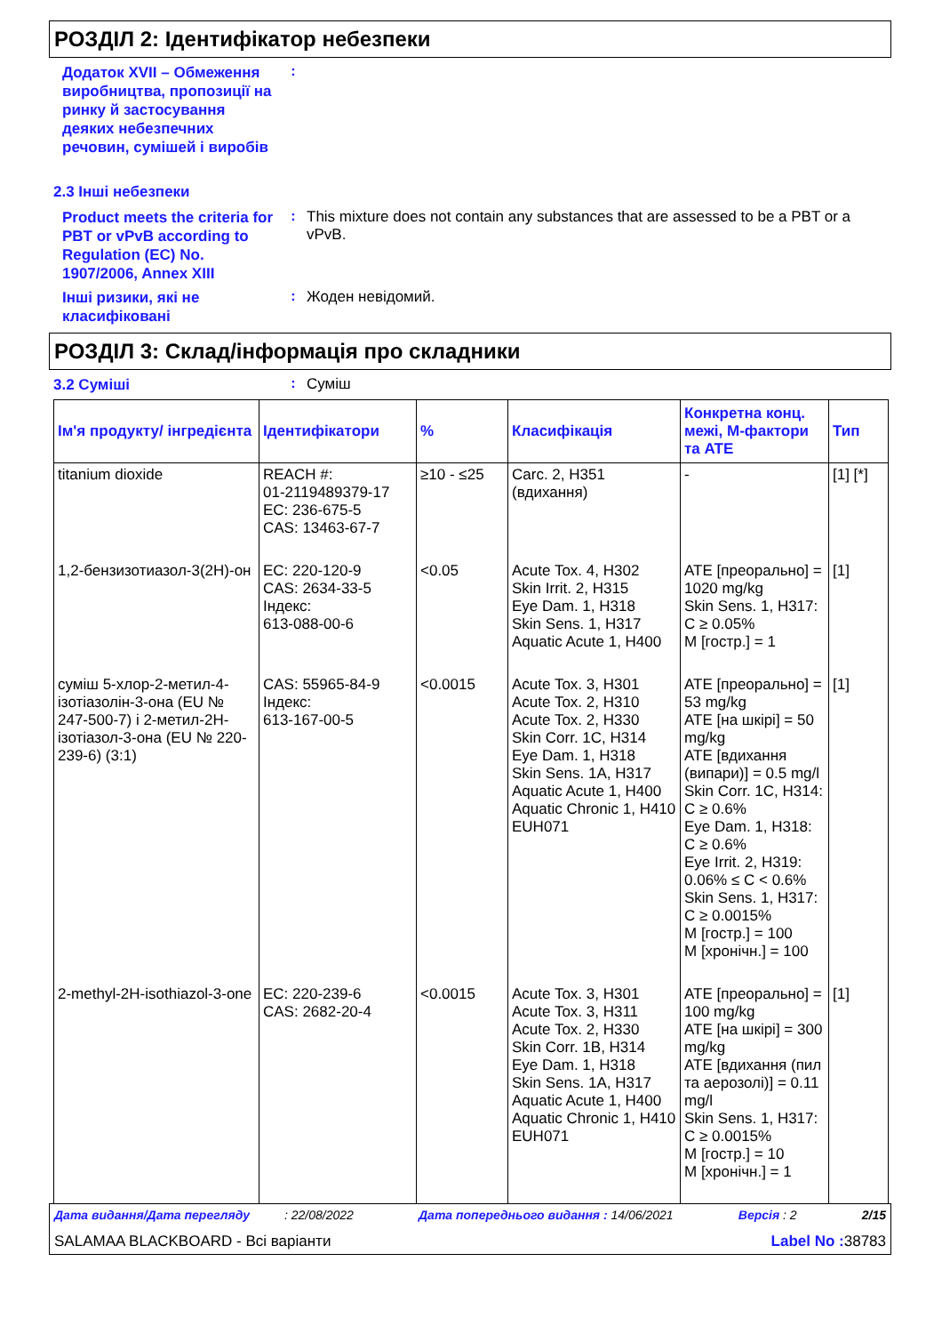РОЗДІЛ 2: Ідентифікатор небезпеки
Додаток XVII – Обмеження виробництва, пропозиції на ринку й застосування деяких небезпечних речовин, сумішей і виробів
:
2.3 Інші небезпеки
Product meets the criteria for PBT or vPvB according to Regulation (EC) No. 1907/2006, Annex XIII
:
This mixture does not contain any substances that are assessed to be a PBT or a vPvB.
Інші ризики, які не класифіковані
:
Жоден невідомий.
РОЗДІЛ 3: Склад/інформація про складники
3.2 Суміші
:
Суміш
| Ім'я продукту/ інгредієнта | Ідентифікатори | % | Класифікація | Конкретна конц. межі, М-фактори та ATE | Тип |
| --- | --- | --- | --- | --- | --- |
| titanium dioxide | REACH #: 01-2119489379-17 EC: 236-675-5 CAS: 13463-67-7 | ≥10 - ≤25 | Carc. 2, H351 (вдихання) | - | [1] [*] |
| 1,2-бензизотиазол-3(2H)-он | EC: 220-120-9 CAS: 2634-33-5 Індекс: 613-088-00-6 | <0.05 | Acute Tox. 4, H302 Skin Irrit. 2, H315 Eye Dam. 1, H318 Skin Sens. 1, H317 Aquatic Acute 1, H400 | ATE [преорально] = 1020 mg/kg Skin Sens. 1, H317: C ≥ 0.05% M [гостр.] = 1 | [1] |
| суміш 5-хлор-2-метил-4-ізотіазолін-3-она (EU № 247-500-7) і 2-метил-2H-ізотіазол-3-она (EU № 220-239-6) (3:1) | CAS: 55965-84-9 Індекс: 613-167-00-5 | <0.0015 | Acute Tox. 3, H301 Acute Tox. 2, H310 Acute Tox. 2, H330 Skin Corr. 1C, H314 Eye Dam. 1, H318 Skin Sens. 1A, H317 Aquatic Acute 1, H400 Aquatic Chronic 1, H410 EUH071 | ATE [преорально] = 53 mg/kg ATE [на шкірі] = 50 mg/kg ATE [вдихання (випари)] = 0.5 mg/l Skin Corr. 1C, H314: C ≥ 0.6% Eye Dam. 1, H318: C ≥ 0.6% Eye Irrit. 2, H319: 0.06% ≤ C < 0.6% Skin Sens. 1, H317: C ≥ 0.0015% M [гостр.] = 100 M [хронічн.] = 100 | [1] |
| 2-methyl-2H-isothiazol-3-one | EC: 220-239-6 CAS: 2682-20-4 | <0.0015 | Acute Tox. 3, H301 Acute Tox. 3, H311 Acute Tox. 2, H330 Skin Corr. 1B, H314 Eye Dam. 1, H318 Skin Sens. 1A, H317 Aquatic Acute 1, H400 Aquatic Chronic 1, H410 EUH071 | ATE [преорально] = 100 mg/kg ATE [на шкірі] = 300 mg/kg ATE [вдихання (пил та аерозолі)] = 0.11 mg/l Skin Sens. 1, H317: C ≥ 0.0015% M [гостр.] = 10 M [хронічн.] = 1 | [1] |
Дата видання/Дата перегляду : 22/08/2022 Дата попереднього видання : 14/06/2021 Версія : 2 2/15
SALAMAA BLACKBOARD - Всі варіанти Label No : 38783